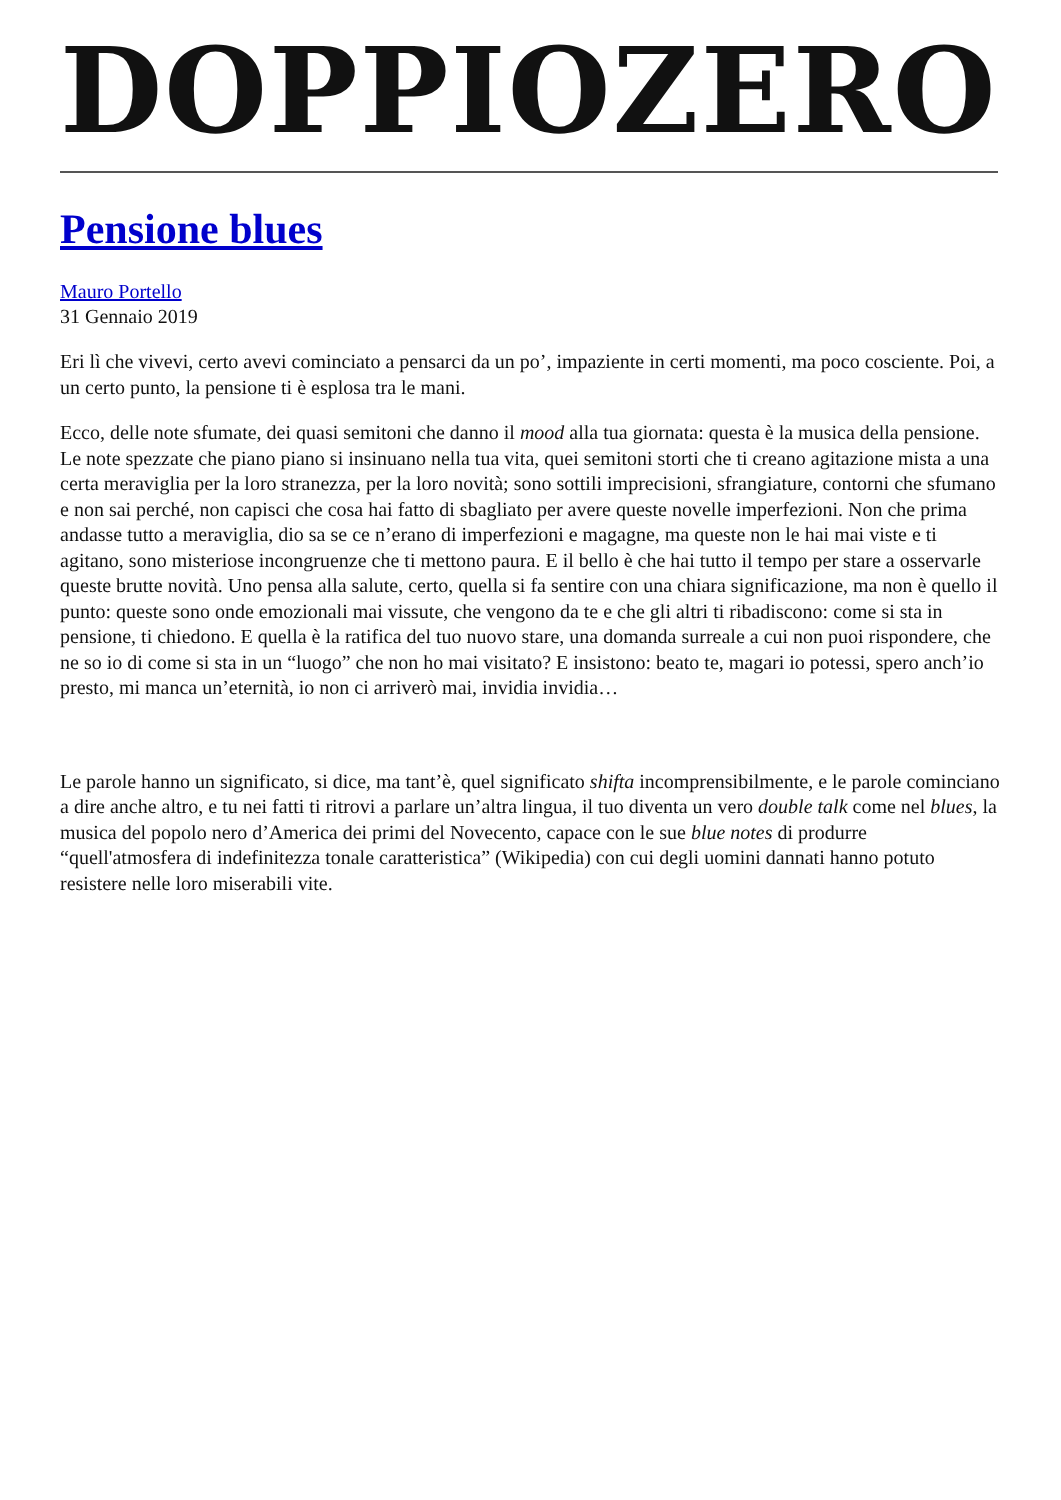DOPPIOZERO
Pensione blues
Mauro Portello
31 Gennaio 2019
Eri lì che vivevi, certo avevi cominciato a pensarci da un po’, impaziente in certi momenti, ma poco cosciente. Poi, a un certo punto, la pensione ti è esplosa tra le mani.
Ecco, delle note sfumate, dei quasi semitoni che danno il mood alla tua giornata: questa è la musica della pensione. Le note spezzate che piano piano si insinuano nella tua vita, quei semitoni storti che ti creano agitazione mista a una certa meraviglia per la loro stranezza, per la loro novità; sono sottili imprecisioni, sfrangiature, contorni che sfumano e non sai perché, non capisci che cosa hai fatto di sbagliato per avere queste novelle imperfezioni. Non che prima andasse tutto a meraviglia, dio sa se ce n’erano di imperfezioni e magagne, ma queste non le hai mai viste e ti agitano, sono misteriose incongruenze che ti mettono paura. E il bello è che hai tutto il tempo per stare a osservarle queste brutte novità. Uno pensa alla salute, certo, quella si fa sentire con una chiara significazione, ma non è quello il punto: queste sono onde emozionali mai vissute, che vengono da te e che gli altri ti ribadiscono: come si sta in pensione, ti chiedono. E quella è la ratifica del tuo nuovo stare, una domanda surreale a cui non puoi rispondere, che ne so io di come si sta in un “luogo” che non ho mai visitato? E insistono: beato te, magari io potessi, spero anch’io presto, mi manca un’eternità, io non ci arriverò mai, invidia invidia…
Le parole hanno un significato, si dice, ma tant’è, quel significato shifta incomprensibilmente, e le parole cominciano a dire anche altro, e tu nei fatti ti ritrovi a parlare un’altra lingua, il tuo diventa un vero double talk come nel blues, la musica del popolo nero d’America dei primi del Novecento, capace con le sue blue notes di produrre “quell'atmosfera di indefinitezza tonale caratteristica” (Wikipedia) con cui degli uomini dannati hanno potuto resistere nelle loro miserabili vite.